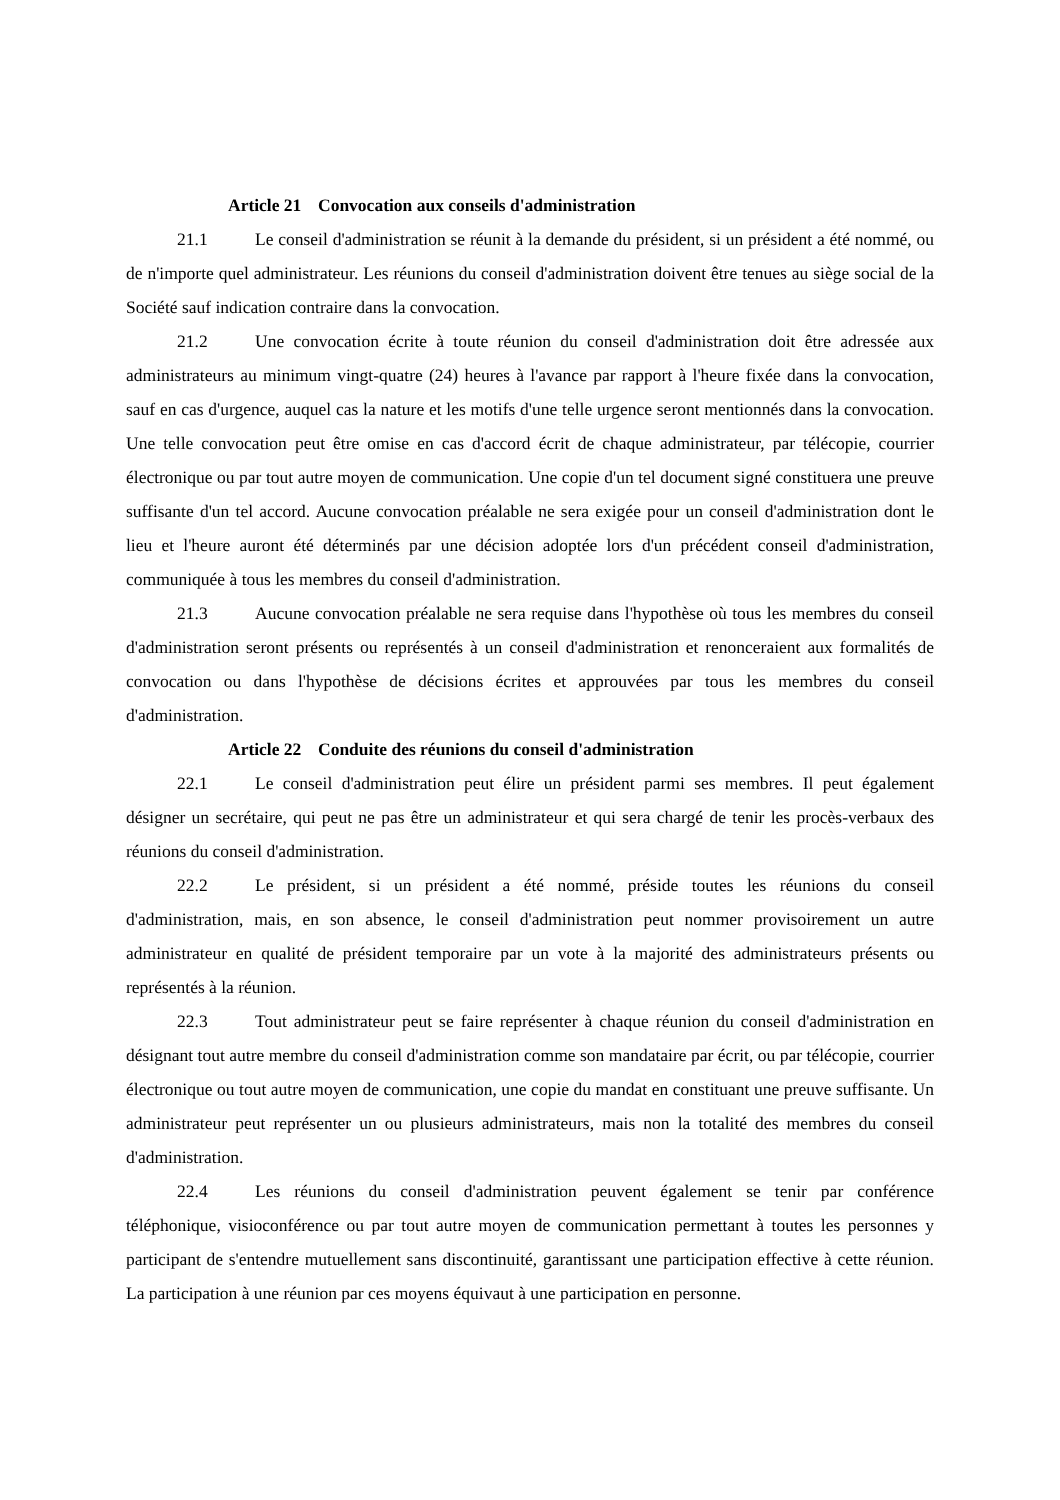Article 21 Convocation aux conseils d'administration
21.1 Le conseil d'administration se réunit à la demande du président, si un président a été nommé, ou de n'importe quel administrateur. Les réunions du conseil d'administration doivent être tenues au siège social de la Société sauf indication contraire dans la convocation.
21.2 Une convocation écrite à toute réunion du conseil d'administration doit être adressée aux administrateurs au minimum vingt-quatre (24) heures à l'avance par rapport à l'heure fixée dans la convocation, sauf en cas d'urgence, auquel cas la nature et les motifs d'une telle urgence seront mentionnés dans la convocation. Une telle convocation peut être omise en cas d'accord écrit de chaque administrateur, par télécopie, courrier électronique ou par tout autre moyen de communication. Une copie d'un tel document signé constituera une preuve suffisante d'un tel accord. Aucune convocation préalable ne sera exigée pour un conseil d'administration dont le lieu et l'heure auront été déterminés par une décision adoptée lors d'un précédent conseil d'administration, communiquée à tous les membres du conseil d'administration.
21.3 Aucune convocation préalable ne sera requise dans l'hypothèse où tous les membres du conseil d'administration seront présents ou représentés à un conseil d'administration et renonceraient aux formalités de convocation ou dans l'hypothèse de décisions écrites et approuvées par tous les membres du conseil d'administration.
Article 22 Conduite des réunions du conseil d'administration
22.1 Le conseil d'administration peut élire un président parmi ses membres. Il peut également désigner un secrétaire, qui peut ne pas être un administrateur et qui sera chargé de tenir les procès-verbaux des réunions du conseil d'administration.
22.2 Le président, si un président a été nommé, préside toutes les réunions du conseil d'administration, mais, en son absence, le conseil d'administration peut nommer provisoirement un autre administrateur en qualité de président temporaire par un vote à la majorité des administrateurs présents ou représentés à la réunion.
22.3 Tout administrateur peut se faire représenter à chaque réunion du conseil d'administration en désignant tout autre membre du conseil d'administration comme son mandataire par écrit, ou par télécopie, courrier électronique ou tout autre moyen de communication, une copie du mandat en constituant une preuve suffisante. Un administrateur peut représenter un ou plusieurs administrateurs, mais non la totalité des membres du conseil d'administration.
22.4 Les réunions du conseil d'administration peuvent également se tenir par conférence téléphonique, visioconférence ou par tout autre moyen de communication permettant à toutes les personnes y participant de s'entendre mutuellement sans discontinuité, garantissant une participation effective à cette réunion. La participation à une réunion par ces moyens équivaut à une participation en personne.